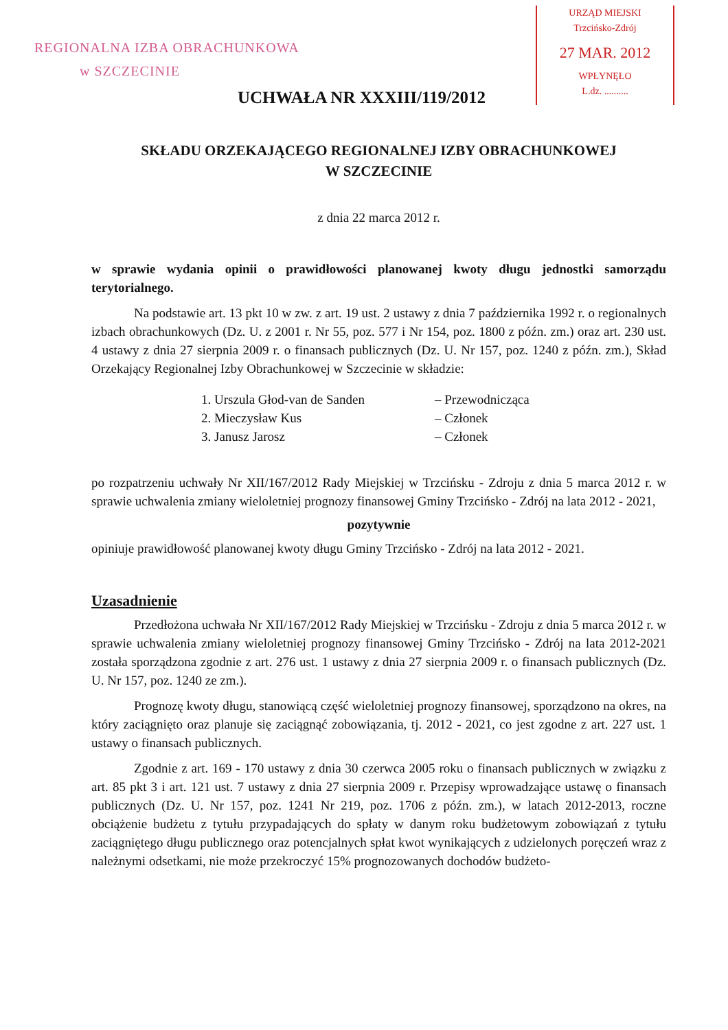REGIONALNA IZBA OBRACHUNKOWA
w SZCZECINIE
URZĄD MIEJSKI
Trzcińsko-Zdrój
27 MAR. 2012
WPŁYNĘŁO
L.dz. ..........
UCHWAŁA NR XXXIII/119/2012
SKŁADU ORZEKAJĄCEGO REGIONALNEJ IZBY OBRACHUNKOWEJ
W SZCZECINIE
z dnia 22 marca 2012 r.
w sprawie wydania opinii o prawidłowości planowanej kwoty długu jednostki samorządu terytorialnego.
Na podstawie art. 13 pkt 10 w zw. z art. 19 ust. 2 ustawy z dnia 7 października 1992 r. o regionalnych izbach obrachunkowych (Dz. U. z 2001 r. Nr 55, poz. 577 i Nr 154, poz. 1800 z późn. zm.) oraz art. 230 ust. 4 ustawy z dnia 27 sierpnia 2009 r. o finansach publicznych (Dz. U. Nr 157, poz. 1240 z późn. zm.), Skład Orzekający Regionalnej Izby Obrachunkowej w Szczecinie w składzie:
1. Urszula Głod-van de Sanden – Przewodnicząca
2. Mieczysław Kus – Członek
3. Janusz Jarosz – Członek
po rozpatrzeniu uchwały Nr XII/167/2012 Rady Miejskiej w Trzcińsku - Zdroju z dnia 5 marca 2012 r. w sprawie uchwalenia zmiany wieloletniej prognozy finansowej Gminy Trzcińsko - Zdrój na lata 2012 - 2021,
pozytywnie
opiniuje prawidłowość planowanej kwoty długu Gminy Trzcińsko - Zdrój na lata 2012 - 2021.
Uzasadnienie
Przedłożona uchwała Nr XII/167/2012 Rady Miejskiej w Trzcińsku - Zdroju z dnia 5 marca 2012 r. w sprawie uchwalenia zmiany wieloletniej prognozy finansowej Gminy Trzcińsko - Zdrój na lata 2012-2021 została sporządzona zgodnie z art. 276 ust. 1 ustawy z dnia 27 sierpnia 2009 r. o finansach publicznych (Dz. U. Nr 157, poz. 1240 ze zm.).
Prognozę kwoty długu, stanowiącą część wieloletniej prognozy finansowej, sporządzono na okres, na który zaciągnięto oraz planuje się zaciągnąć zobowiązania, tj. 2012 - 2021, co jest zgodne z art. 227 ust. 1 ustawy o finansach publicznych.
Zgodnie z art. 169 - 170 ustawy z dnia 30 czerwca 2005 roku o finansach publicznych w związku z art. 85 pkt 3 i art. 121 ust. 7 ustawy z dnia 27 sierpnia 2009 r. Przepisy wprowadzające ustawę o finansach publicznych (Dz. U. Nr 157, poz. 1241 Nr 219, poz. 1706 z późn. zm.), w latach 2012-2013, roczne obciążenie budżetu z tytułu przypadających do spłaty w danym roku budżetowym zobowiązań z tytułu zaciągniętego długu publicznego oraz potencjalnych spłat kwot wynikających z udzielonych poręczeń wraz z należnymi odsetkami, nie może przekroczyć 15% prognozowanych dochodów budżeto-